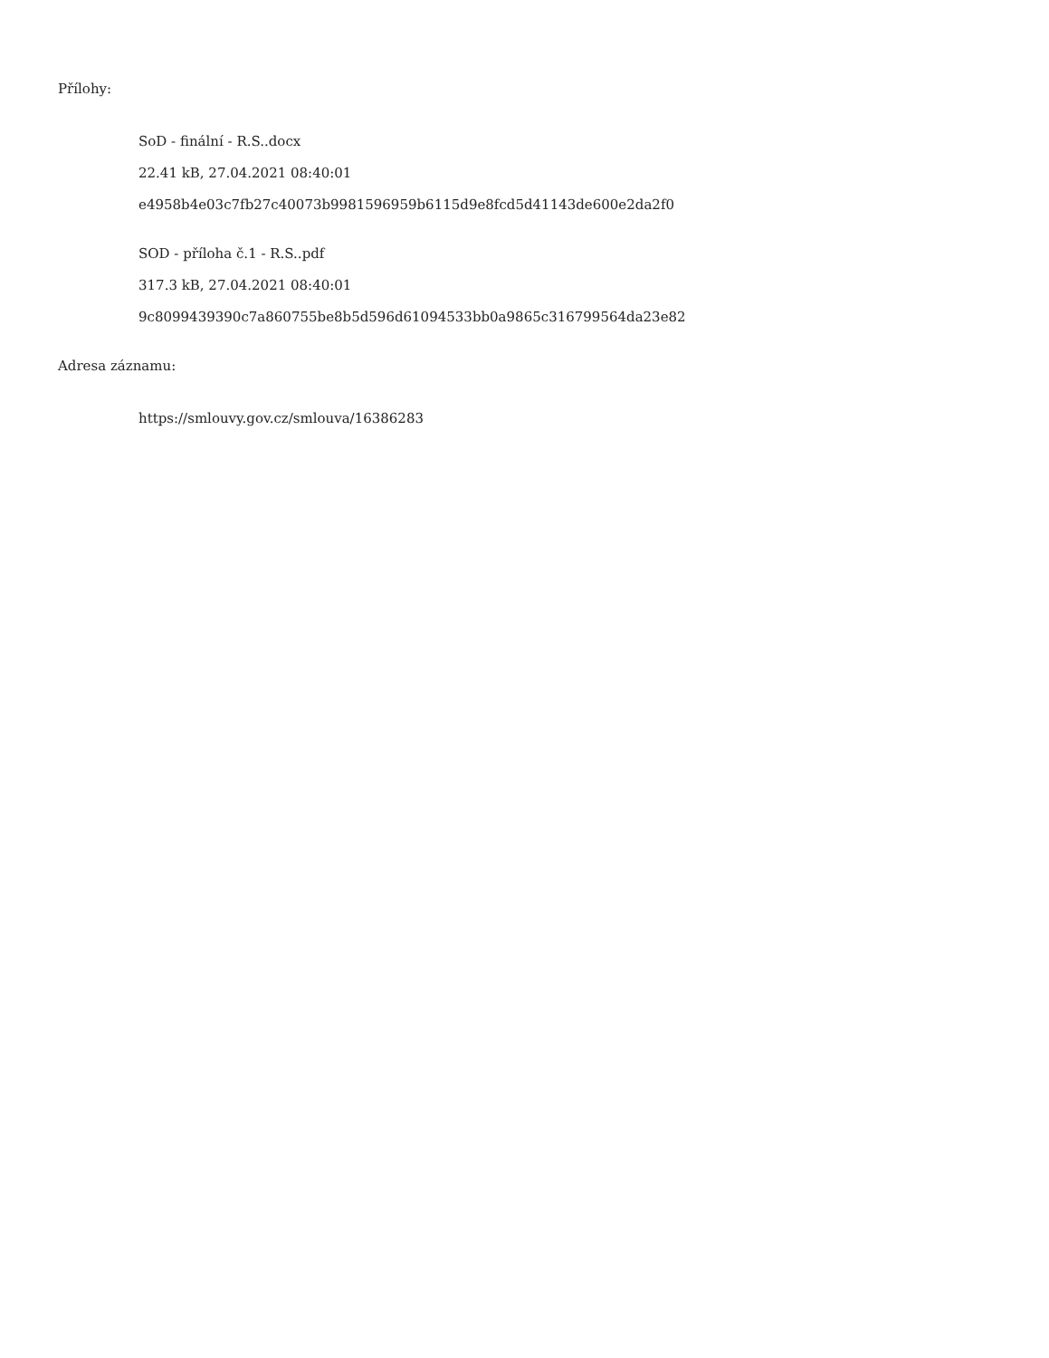Přílohy:
SoD - finální - R.S..docx
22.41 kB, 27.04.2021 08:40:01
e4958b4e03c7fb27c40073b9981596959b6115d9e8fcd5d41143de600e2da2f0
SOD - příloha č.1 - R.S..pdf
317.3 kB, 27.04.2021 08:40:01
9c8099439390c7a860755be8b5d596d61094533bb0a9865c316799564da23e82
Adresa záznamu:
https://smlouvy.gov.cz/smlouva/16386283